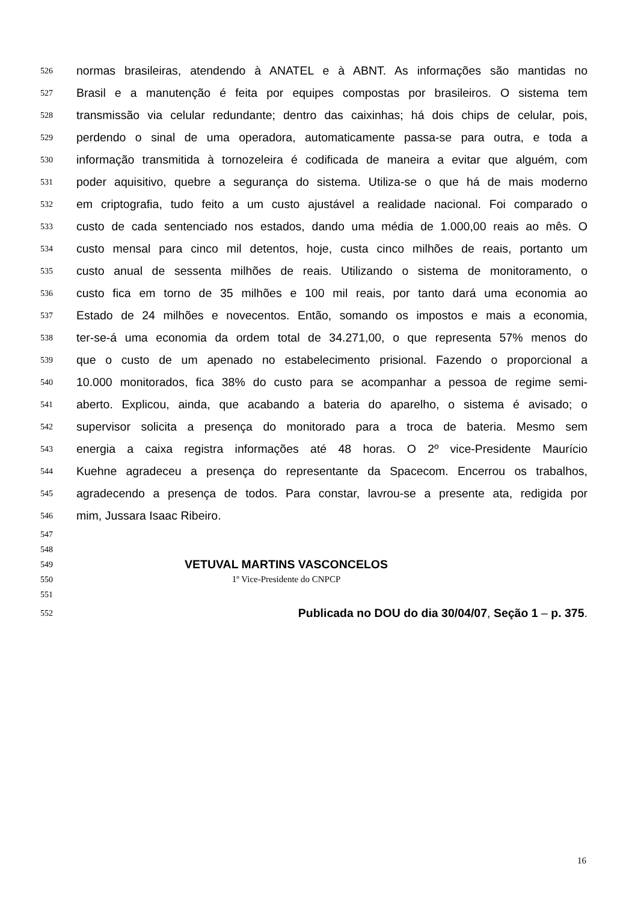526 normas brasileiras, atendendo à ANATEL e à ABNT. As informações são mantidas no
527 Brasil e a manutenção é feita por equipes compostas por brasileiros. O sistema tem
528 transmissão via celular redundante; dentro das caixinhas; há dois chips de celular, pois,
529 perdendo o sinal de uma operadora, automaticamente passa-se para outra, e toda a
530 informação transmitida à tornozeleira é codificada de maneira a evitar que alguém, com
531 poder aquisitivo, quebre a segurança do sistema. Utiliza-se o que há de mais moderno
532 em criptografia, tudo feito a um custo ajustável a realidade nacional. Foi comparado o
533 custo de cada sentenciado nos estados, dando uma média de 1.000,00 reais ao mês. O
534 custo mensal para cinco mil detentos, hoje, custa cinco milhões de reais, portanto um
535 custo anual de sessenta milhões de reais. Utilizando o sistema de monitoramento, o
536 custo fica em torno de 35 milhões e 100 mil reais, por tanto dará uma economia ao
537 Estado de 24 milhões e novecentos. Então, somando os impostos e mais a economia,
538 ter-se-á uma economia da ordem total de 34.271,00, o que representa 57% menos do
539 que o custo de um apenado no estabelecimento prisional. Fazendo o proporcional a
540 10.000 monitorados, fica 38% do custo para se acompanhar a pessoa de regime semi-
541 aberto. Explicou, ainda, que acabando a bateria do aparelho, o sistema é avisado; o
542 supervisor solicita a presença do monitorado para a troca de bateria. Mesmo sem
543 energia a caixa registra informações até 48 horas. O 2º vice-Presidente Maurício
544 Kuehne agradeceu a presença do representante da Spacecom. Encerrou os trabalhos,
545 agradecendo a presença de todos. Para constar, lavrou-se a presente ata, redigida por
546 mim, Jussara Isaac Ribeiro.
547
548
549 VETUVAL MARTINS VASCONCELOS
550 1º Vice-Presidente do CNPCP
551
552 Publicada no DOU do dia 30/04/07, Seção 1 – p. 375.
16